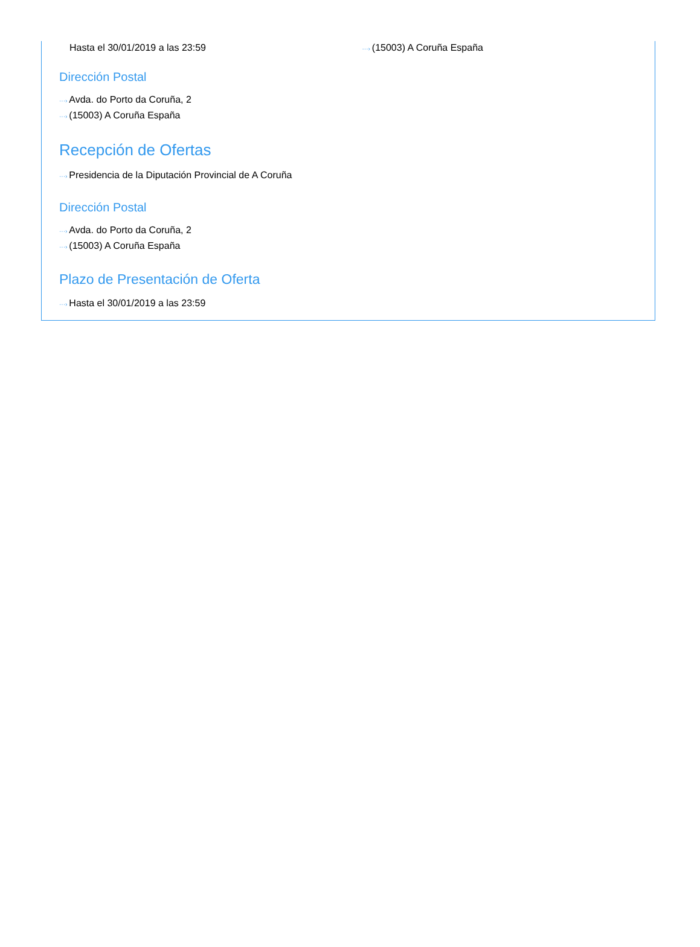Hasta el 30/01/2019 a las 23:59
···› (15003) A Coruña España
Dirección Postal
···› Avda. do Porto da Coruña, 2
···› (15003) A Coruña España
Recepción de Ofertas
···› Presidencia de la Diputación Provincial de A Coruña
Dirección Postal
···› Avda. do Porto da Coruña, 2
···› (15003) A Coruña España
Plazo de Presentación de Oferta
···› Hasta el 30/01/2019 a las 23:59